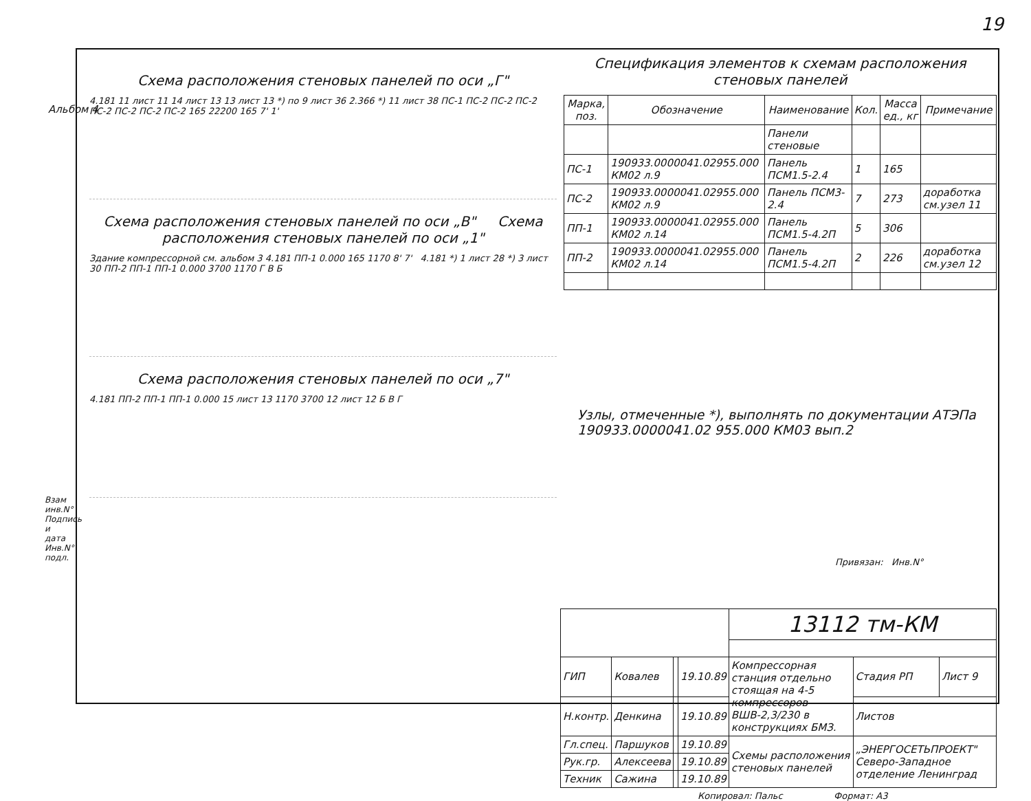19
Альбом 4
Схема расположения стеновых панелей по оси „Г"
4.181 11 лист 11 14 лист 13 13 лист 13 *) по 9 лист 36 2.366 *) 11 лист 38 ПС-1 ПС-2 ПС-2 ПС-2 ПС-2 ПС-2 ПС-2 ПС-2 165 22200 165 7' 1'
Схема расположения стеновых панелей по оси „В" Схема расположения стеновых панелей по оси „1"
Здание компрессорной см. альбом 3 4.181 ПП-1 0.000 165 1170 8' 7' 4.181 *) 1 лист 28 *) 3 лист 30 ПП-2 ПП-1 ПП-1 0.000 3700 1170 Г В Б
Схема расположения стеновых панелей по оси „7"
4.181 ПП-2 ПП-1 ПП-1 0.000 15 лист 13 1170 3700 12 лист 12 Б В Г
Спецификация элементов к схемам расположения стеновых панелей
| Марка, поз. | Обозначение | Наименование | Кол. | Масса ед., кг | Примечание |
| --- | --- | --- | --- | --- | --- |
| | | Панели стеновые | | | |
| ПС-1 | 190933.0000041.02955.000 КМ02 л.9 | Панель ПСМ1.5-2.4 | 1 | 165 | |
| ПС-2 | 190933.0000041.02955.000 КМ02 л.9 | Панель ПСМ3-2.4 | 7 | 273 | доработка см.узел 11 |
| ПП-1 | 190933.0000041.02955.000 КМ02 л.14 | Панель ПСМ1.5-4.2П | 5 | 306 | |
| ПП-2 | 190933.0000041.02955.000 КМ02 л.14 | Панель ПСМ1.5-4.2П | 2 | 226 | доработка см.узел 12 |
Узлы, отмеченные *), выполнять по документации АТЭПа 190933.0000041.02 955.000 КМ03 вып.2
Привязан: Инв.N°
| | | | | 13112 тм-КМ | | |
| ГИП | Ковалев | | 19.10.89 | Компрессорная станция отдельно стоящая на 4-5 компрессоров ВШВ-2,3/230 в конструкциях БМЗ. | Стадия РП | Лист 9 |
| Н.контр. | Денкина | | 19.10.89 | | Листов | |
| Гл.спец. | Паршуков | | 19.10.89 | Схемы расположения стеновых панелей | „ЭНЕРГОСЕТЬПРОЕКТ" Северо-Западное отделение Ленинград | |
| Рук.гр. | Алексеева | | 19.10.89 | | | |
| Техник | Сажина | | 19.10.89 | | | |
Копировал: Пальс Формат: А3
Взам инв.N° Подпись и дата Инв.N° подл.